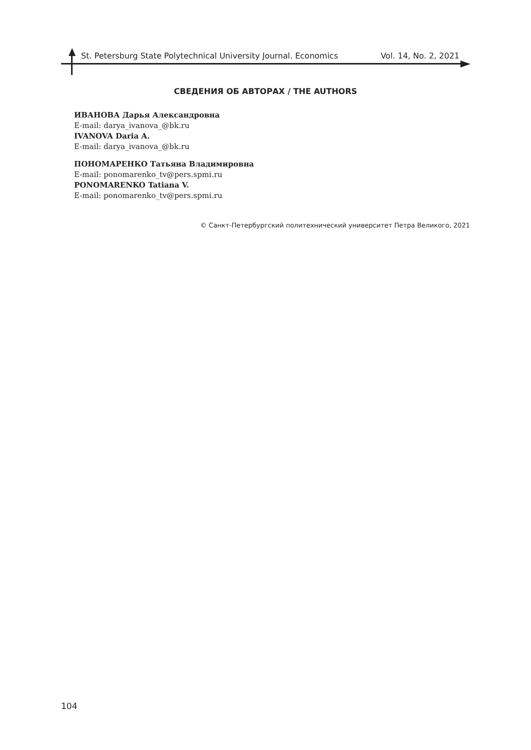St. Petersburg State Polytechnical University Journal. Economics Vol. 14, No. 2, 2021
СВЕДЕНИЯ ОБ АВТОРАХ / THE AUTHORS
ИВАНОВА Дарья Александровна
E-mail: darya_ivanova_@bk.ru
IVANOVA Daria A.
E-mail: darya_ivanova_@bk.ru
ПОНОМАРЕНКО Татьяна Владимировна
E-mail: ponomarenko_tv@pers.spmi.ru
PONOMARENKO Tatiana V.
E-mail: ponomarenko_tv@pers.spmi.ru
© Санкт-Петербургский политехнический университет Петра Великого, 2021
104